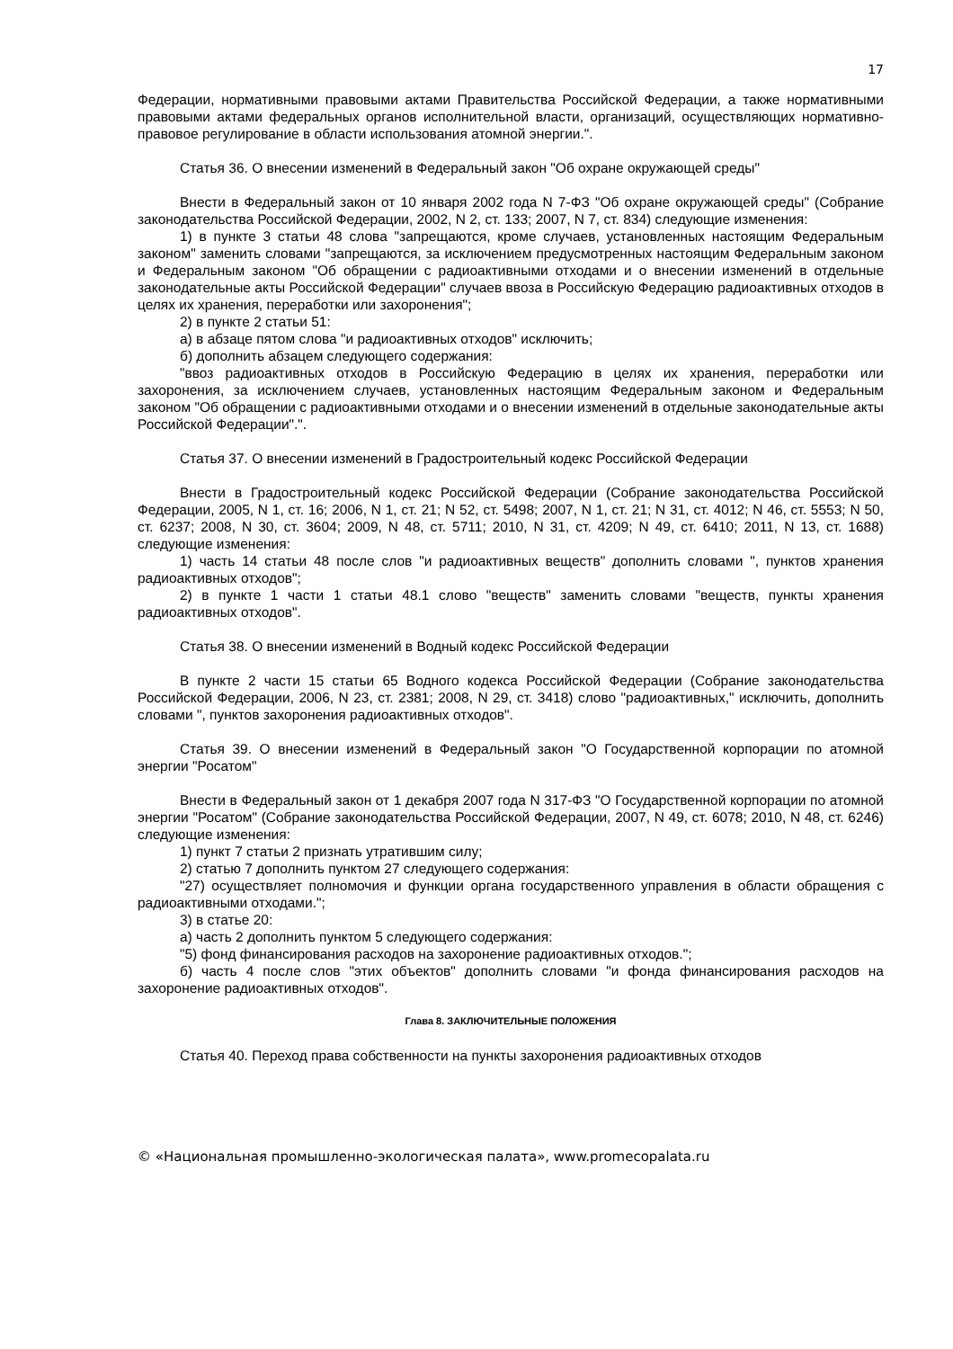17
Федерации, нормативными правовыми актами Правительства Российской Федерации, а также нормативными правовыми актами федеральных органов исполнительной власти, организаций, осуществляющих нормативно-правовое регулирование в области использования атомной энергии.".
Статья 36. О внесении изменений в Федеральный закон "Об охране окружающей среды"
Внести в Федеральный закон от 10 января 2002 года N 7-ФЗ "Об охране окружающей среды" (Собрание законодательства Российской Федерации, 2002, N 2, ст. 133; 2007, N 7, ст. 834) следующие изменения:
1) в пункте 3 статьи 48 слова "запрещаются, кроме случаев, установленных настоящим Федеральным законом" заменить словами "запрещаются, за исключением предусмотренных настоящим Федеральным законом и Федеральным законом "Об обращении с радиоактивными отходами и о внесении изменений в отдельные законодательные акты Российской Федерации" случаев ввоза в Российскую Федерацию радиоактивных отходов в целях их хранения, переработки или захоронения";
2) в пункте 2 статьи 51:
а) в абзаце пятом слова "и радиоактивных отходов" исключить;
б) дополнить абзацем следующего содержания:
"ввоз радиоактивных отходов в Российскую Федерацию в целях их хранения, переработки или захоронения, за исключением случаев, установленных настоящим Федеральным законом и Федеральным законом "Об обращении с радиоактивными отходами и о внесении изменений в отдельные законодательные акты Российской Федерации".".
Статья 37. О внесении изменений в Градостроительный кодекс Российской Федерации
Внести в Градостроительный кодекс Российской Федерации (Собрание законодательства Российской Федерации, 2005, N 1, ст. 16; 2006, N 1, ст. 21; N 52, ст. 5498; 2007, N 1, ст. 21; N 31, ст. 4012; N 46, ст. 5553; N 50, ст. 6237; 2008, N 30, ст. 3604; 2009, N 48, ст. 5711; 2010, N 31, ст. 4209; N 49, ст. 6410; 2011, N 13, ст. 1688) следующие изменения:
1) часть 14 статьи 48 после слов "и радиоактивных веществ" дополнить словами ", пунктов хранения радиоактивных отходов";
2) в пункте 1 части 1 статьи 48.1 слово "веществ" заменить словами "веществ, пункты хранения радиоактивных отходов".
Статья 38. О внесении изменений в Водный кодекс Российской Федерации
В пункте 2 части 15 статьи 65 Водного кодекса Российской Федерации (Собрание законодательства Российской Федерации, 2006, N 23, ст. 2381; 2008, N 29, ст. 3418) слово "радиоактивных," исключить, дополнить словами ", пунктов захоронения радиоактивных отходов".
Статья 39. О внесении изменений в Федеральный закон "О Государственной корпорации по атомной энергии "Росатом"
Внести в Федеральный закон от 1 декабря 2007 года N 317-ФЗ "О Государственной корпорации по атомной энергии "Росатом" (Собрание законодательства Российской Федерации, 2007, N 49, ст. 6078; 2010, N 48, ст. 6246) следующие изменения:
1) пункт 7 статьи 2 признать утратившим силу;
2) статью 7 дополнить пунктом 27 следующего содержания:
"27) осуществляет полномочия и функции органа государственного управления в области обращения с радиоактивными отходами.";
3) в статье 20:
а) часть 2 дополнить пунктом 5 следующего содержания:
"5) фонд финансирования расходов на захоронение радиоактивных отходов.";
б) часть 4 после слов "этих объектов" дополнить словами "и фонда финансирования расходов на захоронение радиоактивных отходов".
Глава 8. ЗАКЛЮЧИТЕЛЬНЫЕ ПОЛОЖЕНИЯ
Статья 40. Переход права собственности на пункты захоронения радиоактивных отходов
© «Национальная промышленно-экологическая палата», www.promecopalata.ru